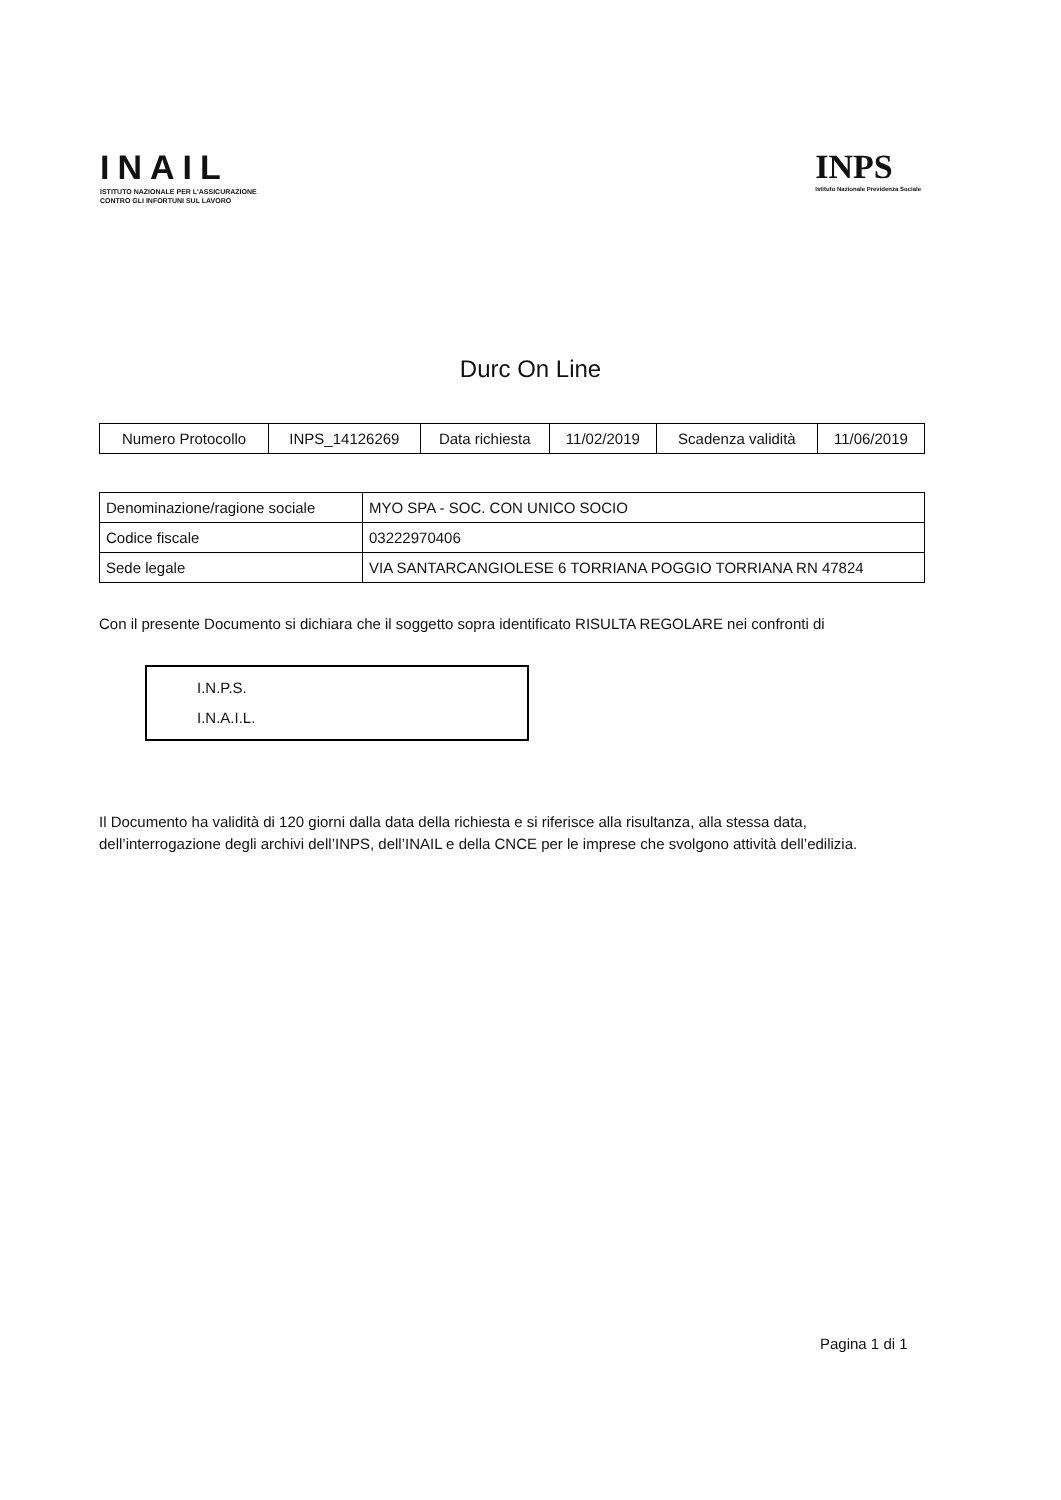INAIL
ISTITUTO NAZIONALE PER L'ASSICURAZIONE
CONTRO GLI INFORTUNI SUL LAVORO
INPS
Istituto Nazionale Previdenza Sociale
Durc On Line
| Numero Protocollo | INPS_14126269 | Data richiesta | 11/02/2019 | Scadenza validità | 11/06/2019 |
| Denominazione/ragione sociale | MYO SPA - SOC. CON UNICO SOCIO |
| Codice fiscale | 03222970406 |
| Sede legale | VIA SANTARCANGIOLESE 6 TORRIANA POGGIO TORRIANA RN 47824 |
Con il presente Documento si dichiara che il soggetto sopra identificato RISULTA REGOLARE nei confronti di
I.N.P.S.
I.N.A.I.L.
Il Documento ha validità di 120 giorni dalla data della richiesta e si riferisce alla risultanza, alla stessa data, dell’interrogazione degli archivi dell’INPS, dell’INAIL e della CNCE per le imprese che svolgono attività dell’edilizia.
Pagina 1 di 1